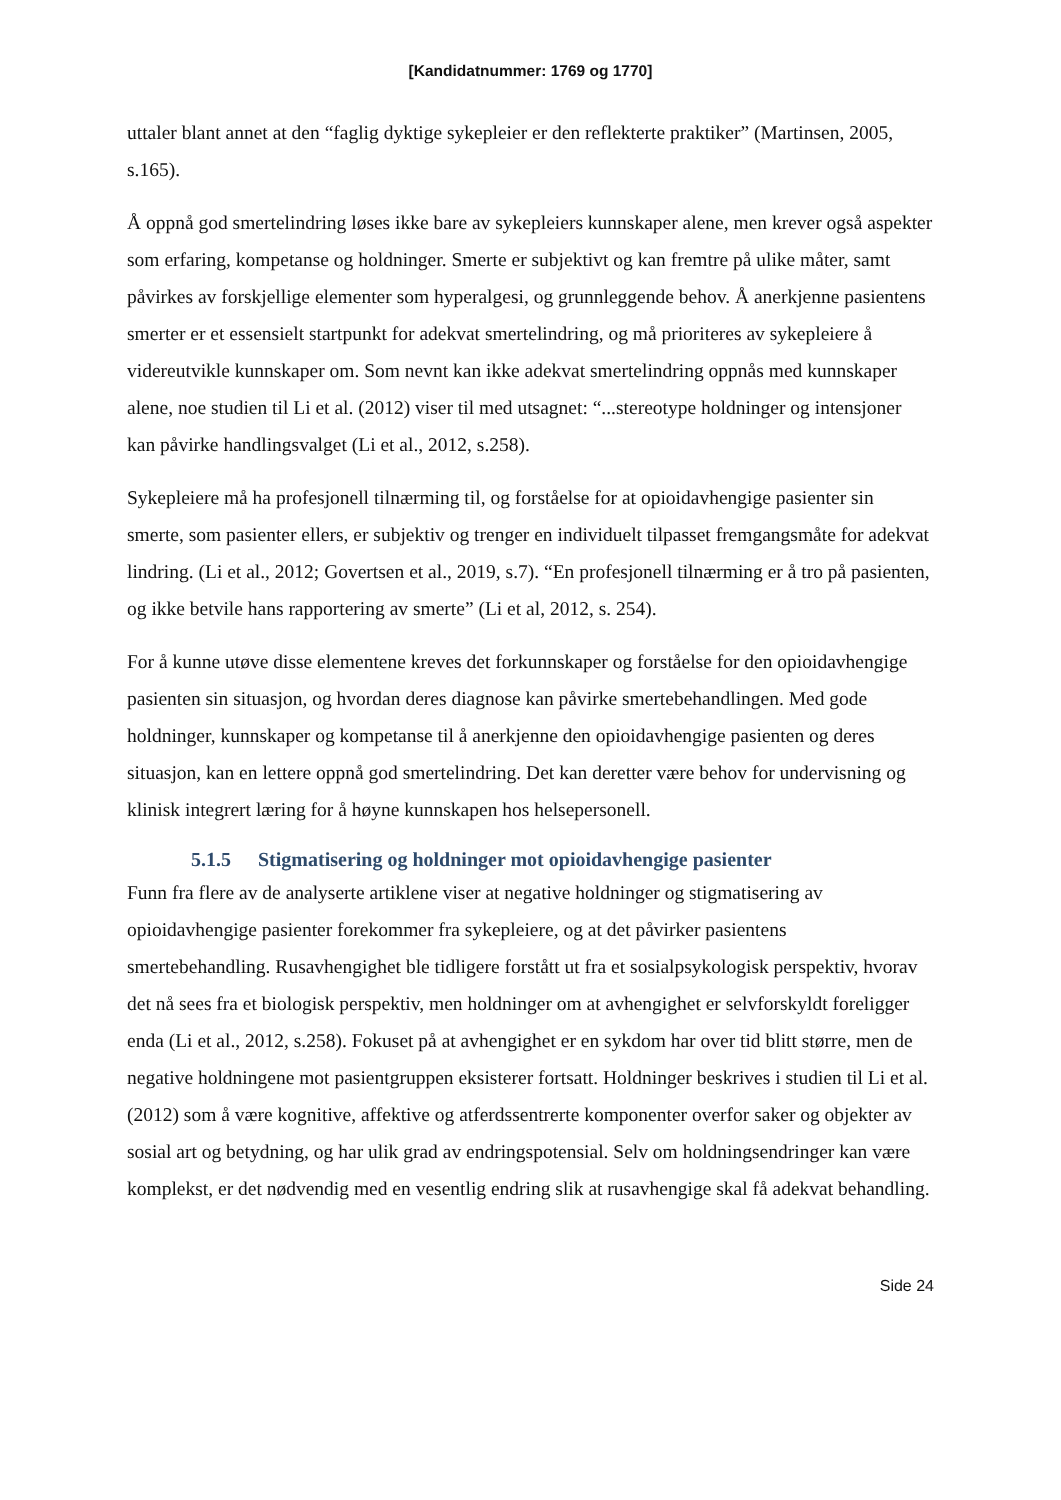[Kandidatnummer: 1769 og 1770]
uttaler blant annet at den “faglig dyktige sykepleier er den reflekterte praktiker” (Martinsen, 2005, s.165).
Å oppnå god smertelindring løses ikke bare av sykepleiers kunnskaper alene, men krever også aspekter som erfaring, kompetanse og holdninger. Smerte er subjektivt og kan fremtre på ulike måter, samt påvirkes av forskjellige elementer som hyperalgesi, og grunnleggende behov. Å anerkjenne pasientens smerter er et essensielt startpunkt for adekvat smertelindring, og må prioriteres av sykepleiere å videreutvikle kunnskaper om. Som nevnt kan ikke adekvat smertelindring oppnås med kunnskaper alene, noe studien til Li et al. (2012) viser til med utsagnet: “...stereotype holdninger og intensjoner kan påvirke handlingsvalget (Li et al., 2012, s.258).
Sykepleiere må ha profesjonell tilnærming til, og forståelse for at opioidavhengige pasienter sin smerte, som pasienter ellers, er subjektiv og trenger en individuelt tilpasset fremgangsmåte for adekvat lindring. (Li et al., 2012; Govertsen et al., 2019, s.7). “En profesjonell tilnærming er å tro på pasienten, og ikke betvile hans rapportering av smerte” (Li et al, 2012, s. 254).
For å kunne utøve disse elementene kreves det forkunnskaper og forståelse for den opioidavhengige pasienten sin situasjon, og hvordan deres diagnose kan påvirke smertebehandlingen. Med gode holdninger, kunnskaper og kompetanse til å anerkjenne den opioidavhengige pasienten og deres situasjon, kan en lettere oppnå god smertelindring. Det kan deretter være behov for undervisning og klinisk integrert læring for å høyne kunnskapen hos helsepersonell.
5.1.5 Stigmatisering og holdninger mot opioidavhengige pasienter
Funn fra flere av de analyserte artiklene viser at negative holdninger og stigmatisering av opioidavhengige pasienter forekommer fra sykepleiere, og at det påvirker pasientens smertebehandling. Rusavhengighet ble tidligere forstått ut fra et sosialpsykologisk perspektiv, hvorav det nå sees fra et biologisk perspektiv, men holdninger om at avhengighet er selvforskyldt foreligger enda (Li et al., 2012, s.258). Fokuset på at avhengighet er en sykdom har over tid blitt større, men de negative holdningene mot pasientgruppen eksisterer fortsatt. Holdninger beskrives i studien til Li et al. (2012) som å være kognitive, affektive og atferdssentrerte komponenter overfor saker og objekter av sosial art og betydning, og har ulik grad av endringspotensial. Selv om holdningsendringer kan være komplekst, er det nødvendig med en vesentlig endring slik at rusavhengige skal få adekvat behandling.
Side 24